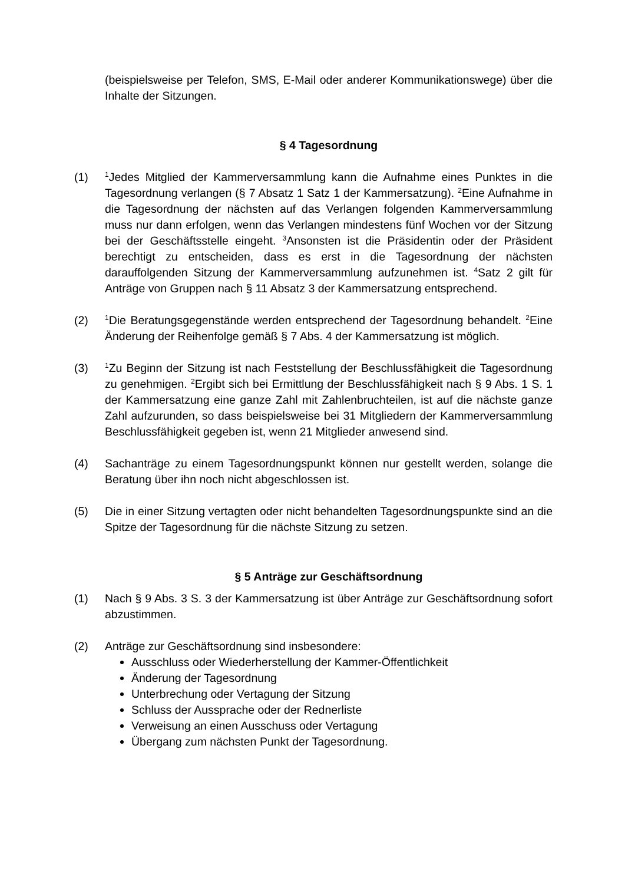(beispielsweise per Telefon, SMS, E-Mail oder anderer Kommunikationswege) über die Inhalte der Sitzungen.
§ 4 Tagesordnung
(1)
<sup>1</sup> Jedes Mitglied der Kammerversammlung kann die Aufnahme eines Punktes in die Tagesordnung verlangen (§ 7 Absatz 1 Satz 1 der Kammersatzung). <sup>2</sup>Eine Aufnahme in die Tagesordnung der nächsten auf das Verlangen folgenden Kammerversammlung muss nur dann erfolgen, wenn das Verlangen mindestens fünf Wochen vor der Sitzung bei der Geschäftsstelle eingeht. <sup>3</sup>Ansonsten ist die Präsidentin oder der Präsident berechtigt zu entscheiden, dass es erst in die Tagesordnung der nächsten darauffolgenden Sitzung der Kammerversammlung aufzunehmen ist. <sup>4</sup>Satz 2 gilt für Anträge von Gruppen nach § 11 Absatz 3 der Kammersatzung entsprechend.
(2)
<sup>1</sup> Die Beratungsgegenstände werden entsprechend der Tagesordnung behandelt. <sup>2</sup>Eine Änderung der Reihenfolge gemäß § 7 Abs. 4 der Kammersatzung ist möglich.
(3)
<sup>1</sup> Zu Beginn der Sitzung ist nach Feststellung der Beschlussfähigkeit die Tagesordnung zu genehmigen. <sup>2</sup>Ergibt sich bei Ermittlung der Beschlussfähigkeit nach § 9 Abs. 1 S. 1 der Kammersatzung eine ganze Zahl mit Zahlenbruchteilen, ist auf die nächste ganze Zahl aufzurunden, so dass beispielsweise bei 31 Mitgliedern der Kammerversammlung Beschlussfähigkeit gegeben ist, wenn 21 Mitglieder anwesend sind.
(4) Sachanträge zu einem Tagesordnungspunkt können nur gestellt werden, solange die Beratung über ihn noch nicht abgeschlossen ist.
(5) Die in einer Sitzung vertagten oder nicht behandelten Tagesordnungspunkte sind an die Spitze der Tagesordnung für die nächste Sitzung zu setzen.
§ 5 Anträge zur Geschäftsordnung
(1) Nach § 9 Abs. 3 S. 3 der Kammersatzung ist über Anträge zur Geschäftsordnung sofort abzustimmen.
(2) Anträge zur Geschäftsordnung sind insbesondere:
Ausschluss oder Wiederherstellung der Kammer-Öffentlichkeit
Änderung der Tagesordnung
Unterbrechung oder Vertagung der Sitzung
Schluss der Aussprache oder der Rednerliste
Verweisung an einen Ausschuss oder Vertagung
Übergang zum nächsten Punkt der Tagesordnung.